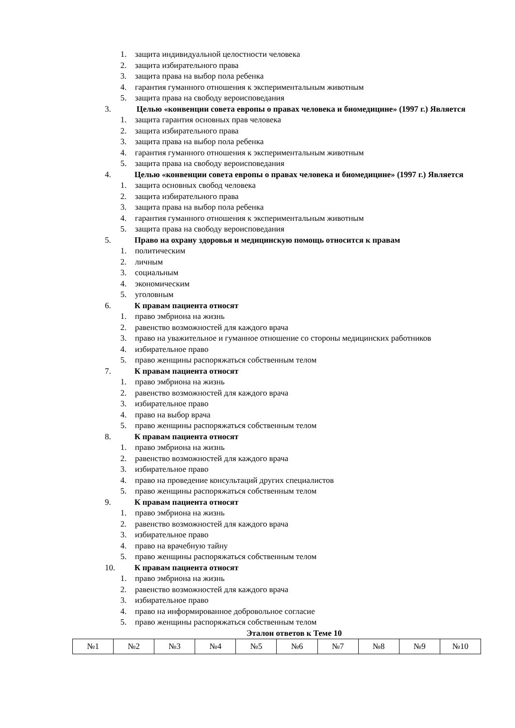1. защита индивидуальной целостности человека
2. защита избирательного права
3. защита права на выбор пола ребенка
4. гарантия гуманного отношения к экспериментальным животным
5. защита права на свободу вероисповедания
3. Целью «конвенции совета европы о правах человека и биомедицине» (1997 г.) Является
1. защита гарантия основных прав человека
2. защита избирательного права
3. защита права на выбор пола ребенка
4. гарантия гуманного отношения к экспериментальным животным
5. защита права на свободу вероисповедания
4. Целью «конвенции совета европы о правах человека и биомедицине» (1997 г.) Является
1. защита основных свобод человека
2. защита избирательного права
3. защита права на выбор пола ребенка
4. гарантия гуманного отношения к экспериментальным животным
5. защита права на свободу вероисповедания
5. Право на охрану здоровья и медицинскую помощь относится к правам
1. политическим
2. личным
3. социальным
4. экономическим
5. уголовным
6. К правам пациента относят
1. право эмбриона на жизнь
2. равенство возможностей для каждого врача
3. право на уважительное и гуманное отношение со стороны медицинских работников
4. избирательное право
5. право женщины распоряжаться собственным телом
7. К правам пациента относят
1. право эмбриона на жизнь
2. равенство возможностей для каждого врача
3. избирательное право
4. право на выбор врача
5. право женщины распоряжаться собственным телом
8. К правам пациента относят
1. право эмбриона на жизнь
2. равенство возможностей для каждого врача
3. избирательное право
4. право на проведение консультаций других специалистов
5. право женщины распоряжаться собственным телом
9. К правам пациента относят
1. право эмбриона на жизнь
2. равенство возможностей для каждого врача
3. избирательное право
4. право на врачебную тайну
5. право женщины распоряжаться собственным телом
10. К правам пациента относят
1. право эмбриона на жизнь
2. равенство возможностей для каждого врача
3. избирательное право
4. право на информированное добровольное согласие
5. право женщины распоряжаться собственным телом
Эталон ответов к Теме 10
| №1 | №2 | №3 | №4 | №5 | №6 | №7 | №8 | №9 | №10 |